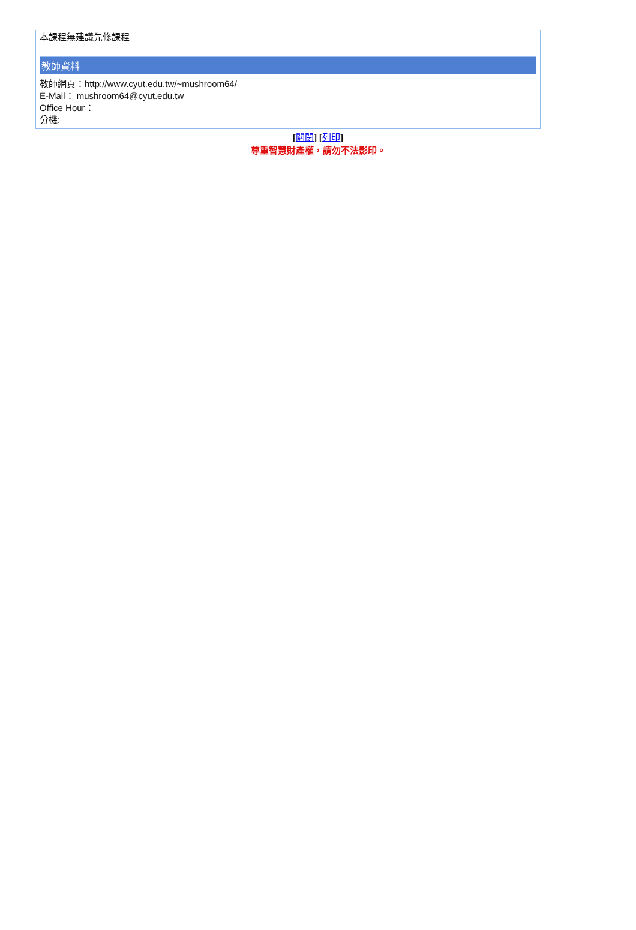本課程無建議先修課程
教師資料
教師網頁：http://www.cyut.edu.tw/~mushroom64/
E-Mail： mushroom64@cyut.edu.tw
Office Hour：
分機:
[關閉] [列印]
尊重智慧財產權，請勿不法影印。